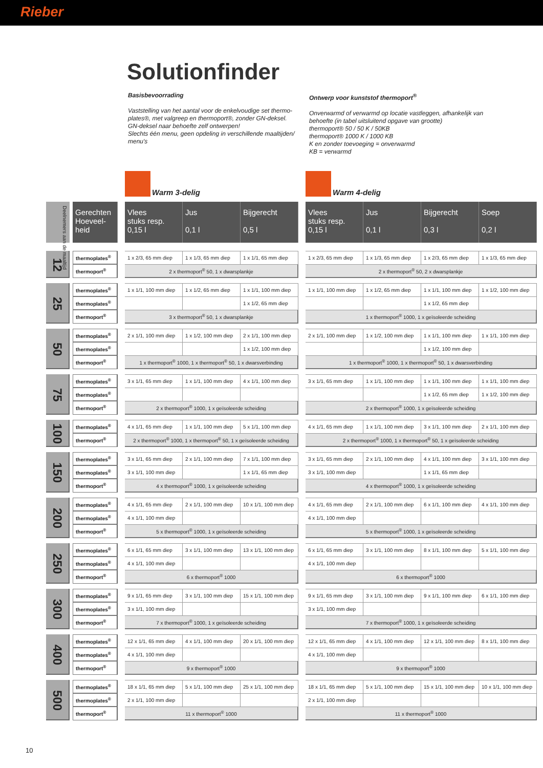Rieber
Solutionfinder
Basisbevoorrading
Vaststelling van het aantal voor de enkelvoudige set thermo-plates®, met valgreep en thermoport®, zonder GN-deksel.
GN-deksel naar behoefte zelf ontwerpen!
Slechts één menu, geen opdeling in verschillende maaltijden/ menu's
Ontwerp voor kunststof thermoport<sup>®</sup>
Onverwarmd of verwarmd op locatie vastleggen, afhankelijk van behoefte (in tabel uitsluitend opgave van grootte)
thermoport® 50 / 50 K / 50KB
thermoport® 1000 K / 1000 KB
K en zonder toevoeging = onverwarmd
KB = verwarmd
| | | | | Warm 3-delig | | | | Warm 4-delig | | | |
| Deelnemers aan de maaltijd | | Gerechten Hoeveel- heid | | Vlees stuks resp. 0,15 l | Jus 0,1 l | Bijgerecht 0,5 l | | Vlees stuks resp. 0,15 l | Jus 0,1 l | Bijgerecht 0,3 l | Soep 0,2 l |
| 12 | | thermoplates<sup>®</sup> | | 1 x 2/3, 65 mm diep | 1 x 1/3, 65 mm diep | 1 x 1/1, 65 mm diep | | 1 x 2/3, 65 mm diep | 1 x 1/3, 65 mm diep | 1 x 2/3, 65 mm diep | 1 x 1/3, 65 mm diep |
| | | thermoport<sup>®</sup> | | 2 x thermoport<sup>®</sup> 50, 1 x dwarsplankje | | | | 2 x thermoport<sup>®</sup> 50, 2 x dwarsplankje | | | |
| 25 | | thermoplates<sup>®</sup> | | 1 x 1/1, 100 mm diep | 1 x 1/2, 65 mm diep | 1 x 1/1, 100 mm diep | | 1 x 1/1, 100 mm diep | 1 x 1/2, 65 mm diep | 1 x 1/1, 100 mm diep | 1 x 1/2, 100 mm diep |
| | | thermoplates<sup>®</sup> | | | | 1 x 1/2, 65 mm diep | | | | 1 x 1/2, 65 mm diep | |
| | | thermoport<sup>®</sup> | | 3 x thermoport<sup>®</sup> 50, 1 x dwarsplankje | | | | 1 x thermoport<sup>®</sup> 1000, 1 x geïsoleerde scheiding | | | |
| 50 | | thermoplates<sup>®</sup> | | 2 x 1/1, 100 mm diep | 1 x 1/2, 100 mm diep | 2 x 1/1, 100 mm diep | | 2 x 1/1, 100 mm diep | 1 x 1/2, 100 mm diep | 1 x 1/1, 100 mm diep | 1 x 1/1, 100 mm diep |
| | | thermoplates<sup>®</sup> | | | | 1 x 1/2, 100 mm diep | | | | 1 x 1/2, 100 mm diep | |
| | | thermoport<sup>®</sup> | | 1 x thermoport<sup>®</sup> 1000, 1 x thermoport<sup>®</sup> 50, 1 x dwarsverbinding | | | | 1 x thermoport<sup>®</sup> 1000, 1 x thermoport<sup>®</sup> 50, 1 x dwarsverbinding | | | |
| 75 | | thermoplates<sup>®</sup> | | 3 x 1/1, 65 mm diep | 1 x 1/1, 100 mm diep | 4 x 1/1, 100 mm diep | | 3 x 1/1, 65 mm diep | 1 x 1/1, 100 mm diep | 1 x 1/1, 100 mm diep | 1 x 1/1, 100 mm diep |
| | | thermoplates<sup>®</sup> | | | | | | | | 1 x 1/2, 65 mm diep | 1 x 1/2, 100 mm diep |
| | | thermoport<sup>®</sup> | | 2 x thermoport<sup>®</sup> 1000, 1 x geïsoleerde scheiding | | | | 2 x thermoport<sup>®</sup> 1000, 1 x geïsoleerde scheiding | | | |
| 100 | | thermoplates<sup>®</sup> | | 4 x 1/1, 65 mm diep | 1 x 1/1, 100 mm diep | 5 x 1/1, 100 mm diep | | 4 x 1/1, 65 mm diep | 1 x 1/1, 100 mm diep | 3 x 1/1, 100 mm diep | 2 x 1/1, 100 mm diep |
| | | thermoport<sup>®</sup> | | 2 x thermoport<sup>®</sup> 1000, 1 x thermoport<sup>®</sup> 50, 1 x geïsoleerde scheiding | | | | 2 x thermoport<sup>®</sup> 1000, 1 x thermoport<sup>®</sup> 50, 1 x geïsoleerde scheiding | | | |
| 150 | | thermoplates<sup>®</sup> | | 3 x 1/1, 65 mm diep | 2 x 1/1, 100 mm diep | 7 x 1/1, 100 mm diep | | 3 x 1/1, 65 mm diep | 2 x 1/1, 100 mm diep | 4 x 1/1, 100 mm diep | 3 x 1/1, 100 mm diep |
| | | thermoplates<sup>®</sup> | | 3 x 1/1, 100 mm diep | | 1 x 1/1, 65 mm diep | | 3 x 1/1, 100 mm diep | | 1 x 1/1, 65 mm diep | |
| | | thermoport<sup>®</sup> | | 4 x thermoport<sup>®</sup> 1000, 1 x geïsoleerde scheiding | | | | 4 x thermoport<sup>®</sup> 1000, 1 x geïsoleerde scheiding | | | |
| 200 | | thermoplates<sup>®</sup> | | 4 x 1/1, 65 mm diep | 2 x 1/1, 100 mm diep | 10 x 1/1, 100 mm diep | | 4 x 1/1, 65 mm diep | 2 x 1/1, 100 mm diep | 6 x 1/1, 100 mm diep | 4 x 1/1, 100 mm diep |
| | | thermoplates<sup>®</sup> | | 4 x 1/1, 100 mm diep | | | | 4 x 1/1, 100 mm diep | | | |
| | | thermoport<sup>®</sup> | | 5 x thermoport<sup>®</sup> 1000, 1 x geïsoleerde scheiding | | | | 5 x thermoport<sup>®</sup> 1000, 1 x geïsoleerde scheiding | | | |
| 250 | | thermoplates<sup>®</sup> | | 6 x 1/1, 65 mm diep | 3 x 1/1, 100 mm diep | 13 x 1/1, 100 mm diep | | 6 x 1/1, 65 mm diep | 3 x 1/1, 100 mm diep | 8 x 1/1, 100 mm diep | 5 x 1/1, 100 mm diep |
| | | thermoplates<sup>®</sup> | | 4 x 1/1, 100 mm diep | | | | 4 x 1/1, 100 mm diep | | | |
| | | thermoport<sup>®</sup> | | 6 x thermoport<sup>®</sup> 1000 | | | | 6 x thermoport<sup>®</sup> 1000 | | | |
| 300 | | thermoplates<sup>®</sup> | | 9 x 1/1, 65 mm diep | 3 x 1/1, 100 mm diep | 15 x 1/1, 100 mm diep | | 9 x 1/1, 65 mm diep | 3 x 1/1, 100 mm diep | 9 x 1/1, 100 mm diep | 6 x 1/1, 100 mm diep |
| | | thermoplates<sup>®</sup> | | 3 x 1/1, 100 mm diep | | | | 3 x 1/1, 100 mm diep | | | |
| | | thermoport<sup>®</sup> | | 7 x thermoport<sup>®</sup> 1000, 1 x geïsoleerde scheiding | | | | 7 x thermoport<sup>®</sup> 1000, 1 x geïsoleerde scheiding | | | |
| 400 | | thermoplates<sup>®</sup> | | 12 x 1/1, 65 mm diep | 4 x 1/1, 100 mm diep | 20 x 1/1, 100 mm diep | | 12 x 1/1, 65 mm diep | 4 x 1/1, 100 mm diep | 12 x 1/1, 100 mm diep | 8 x 1/1, 100 mm diep |
| | | thermoplates<sup>®</sup> | | 4 x 1/1, 100 mm diep | | | | 4 x 1/1, 100 mm diep | | | |
| | | thermoport<sup>®</sup> | | 9 x thermoport<sup>®</sup> 1000 | | | | 9 x thermoport<sup>®</sup> 1000 | | | |
| 500 | | thermoplates<sup>®</sup> | | 18 x 1/1, 65 mm diep | 5 x 1/1, 100 mm diep | 25 x 1/1, 100 mm diep | | 18 x 1/1, 65 mm diep | 5 x 1/1, 100 mm diep | 15 x 1/1, 100 mm diep | 10 x 1/1, 100 mm diep |
| | | thermoplates<sup>®</sup> | | 2 x 1/1, 100 mm diep | | | | 2 x 1/1, 100 mm diep | | | |
| | | thermoport<sup>®</sup> | | 11 x thermoport<sup>®</sup> 1000 | | | | 11 x thermoport<sup>®</sup> 1000 | | | |
10